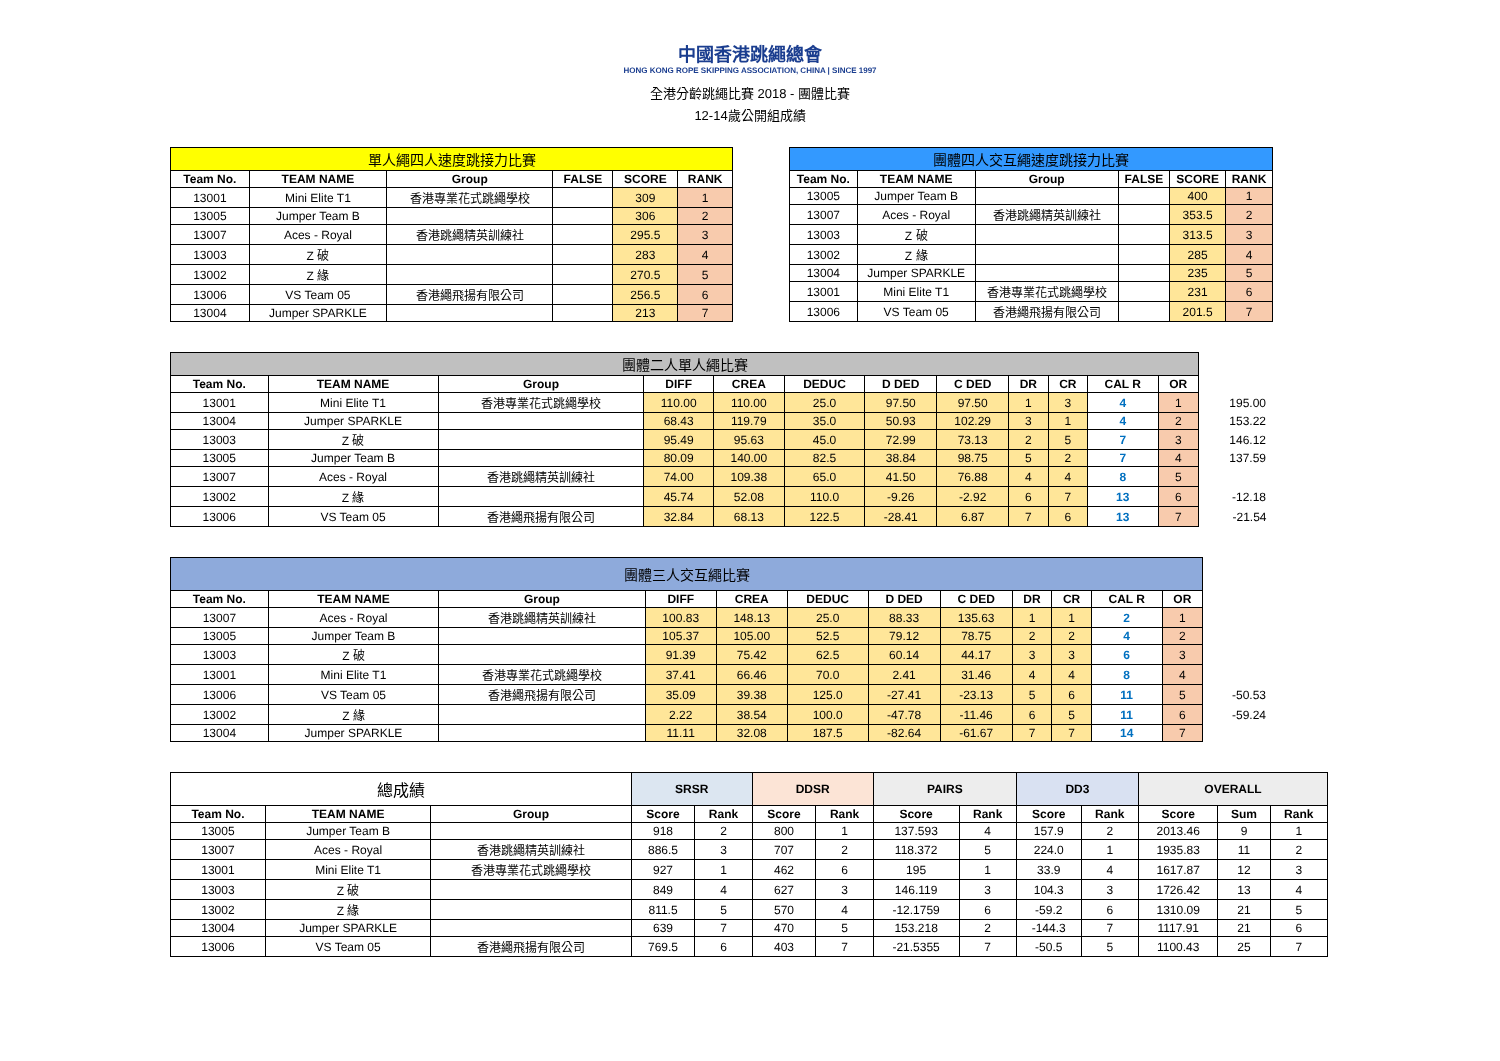中國香港跳繩總會
HONG KONG ROPE SKIPPING ASSOCIATION, CHINA | SINCE 1997
全港分齡跳繩比賽 2018 - 團體比賽
12-14歲公開組成績
| 單人繩四人速度跳接力比賽 | | | | | |
| --- | --- | --- | --- | --- | --- |
| Team No. | TEAM NAME | Group | FALSE | SCORE | RANK |
| 13001 | Mini Elite T1 | 香港專業花式跳繩學校 | | 309 | 1 |
| 13005 | Jumper Team B | | | 306 | 2 |
| 13007 | Aces - Royal | 香港跳繩精英訓練社 | | 295.5 | 3 |
| 13003 | Z 破 | | | 283 | 4 |
| 13002 | Z 緣 | | | 270.5 | 5 |
| 13006 | VS Team 05 | 香港繩飛揚有限公司 | | 256.5 | 6 |
| 13004 | Jumper SPARKLE | | | 213 | 7 |
| 團體四人交互繩速度跳接力比賽 | | | | | |
| --- | --- | --- | --- | --- | --- |
| Team No. | TEAM NAME | Group | FALSE | SCORE | RANK |
| 13005 | Jumper Team B | | | 400 | 1 |
| 13007 | Aces - Royal | 香港跳繩精英訓練社 | | 353.5 | 2 |
| 13003 | Z 破 | | | 313.5 | 3 |
| 13002 | Z 緣 | | | 285 | 4 |
| 13004 | Jumper SPARKLE | | | 235 | 5 |
| 13001 | Mini Elite T1 | 香港專業花式跳繩學校 | | 231 | 6 |
| 13006 | VS Team 05 | 香港繩飛揚有限公司 | | 201.5 | 7 |
| 團體二人單人繩比賽 | | | | | | | | | | | | |
| Team No. | TEAM NAME | Group | DIFF | CREA | DEDUC | D DED | C DED | DR | CR | CAL R | OR | |
| 13001 | Mini Elite T1 | 香港專業花式跳繩學校 | 110.00 | 110.00 | 25.0 | 97.50 | 97.50 | 1 | 3 | 4 | 1 | 195.00 |
| 13004 | Jumper SPARKLE | | 68.43 | 119.79 | 35.0 | 50.93 | 102.29 | 3 | 1 | 4 | 2 | 153.22 |
| 13003 | Z 破 | | 95.49 | 95.63 | 45.0 | 72.99 | 73.13 | 2 | 5 | 7 | 3 | 146.12 |
| 13005 | Jumper Team B | | 80.09 | 140.00 | 82.5 | 38.84 | 98.75 | 5 | 2 | 7 | 4 | 137.59 |
| 13007 | Aces - Royal | 香港跳繩精英訓練社 | 74.00 | 109.38 | 65.0 | 41.50 | 76.88 | 4 | 4 | 8 | 5 | |
| 13002 | Z 緣 | | 45.74 | 52.08 | 110.0 | -9.26 | -2.92 | 6 | 7 | 13 | 6 | -12.18 |
| 13006 | VS Team 05 | 香港繩飛揚有限公司 | 32.84 | 68.13 | 122.5 | -28.41 | 6.87 | 7 | 6 | 13 | 7 | -21.54 |
| 團體三人交互繩比賽 | | | | | | | | | | | | |
| Team No. | TEAM NAME | Group | DIFF | CREA | DEDUC | D DED | C DED | DR | CR | CAL R | OR | |
| 13007 | Aces - Royal | 香港跳繩精英訓練社 | 100.83 | 148.13 | 25.0 | 88.33 | 135.63 | 1 | 1 | 2 | 1 | |
| 13005 | Jumper Team B | | 105.37 | 105.00 | 52.5 | 79.12 | 78.75 | 2 | 2 | 4 | 2 | |
| 13003 | Z 破 | | 91.39 | 75.42 | 62.5 | 60.14 | 44.17 | 3 | 3 | 6 | 3 | |
| 13001 | Mini Elite T1 | 香港專業花式跳繩學校 | 37.41 | 66.46 | 70.0 | 2.41 | 31.46 | 4 | 4 | 8 | 4 | |
| 13006 | VS Team 05 | 香港繩飛揚有限公司 | 35.09 | 39.38 | 125.0 | -27.41 | -23.13 | 5 | 6 | 11 | 5 | -50.53 |
| 13002 | Z 緣 | | 2.22 | 38.54 | 100.0 | -47.78 | -11.46 | 6 | 5 | 11 | 6 | -59.24 |
| 13004 | Jumper SPARKLE | | 11.11 | 32.08 | 187.5 | -82.64 | -61.67 | 7 | 7 | 14 | 7 | |
| 總成績 | | | SRSR | | DDSR | | PAIRS | | DD3 | | OVERALL | | |
| --- | --- | --- | --- | --- | --- | --- | --- | --- | --- | --- | --- | --- | --- |
| Team No. | TEAM NAME | Group | Score | Rank | Score | Rank | Score | Rank | Score | Rank | Score | Sum | Rank |
| 13005 | Jumper Team B | | 918 | 2 | 800 | 1 | 137.593 | 4 | 157.9 | 2 | 2013.46 | 9 | 1 |
| 13007 | Aces - Royal | 香港跳繩精英訓練社 | 886.5 | 3 | 707 | 2 | 118.372 | 5 | 224.0 | 1 | 1935.83 | 11 | 2 |
| 13001 | Mini Elite T1 | 香港專業花式跳繩學校 | 927 | 1 | 462 | 6 | 195 | 1 | 33.9 | 4 | 1617.87 | 12 | 3 |
| 13003 | Z 破 | | 849 | 4 | 627 | 3 | 146.119 | 3 | 104.3 | 3 | 1726.42 | 13 | 4 |
| 13002 | Z 緣 | | 811.5 | 5 | 570 | 4 | -12.1759 | 6 | -59.2 | 6 | 1310.09 | 21 | 5 |
| 13004 | Jumper SPARKLE | | 639 | 7 | 470 | 5 | 153.218 | 2 | -144.3 | 7 | 1117.91 | 21 | 6 |
| 13006 | VS Team 05 | 香港繩飛揚有限公司 | 769.5 | 6 | 403 | 7 | -21.5355 | 7 | -50.5 | 5 | 1100.43 | 25 | 7 |